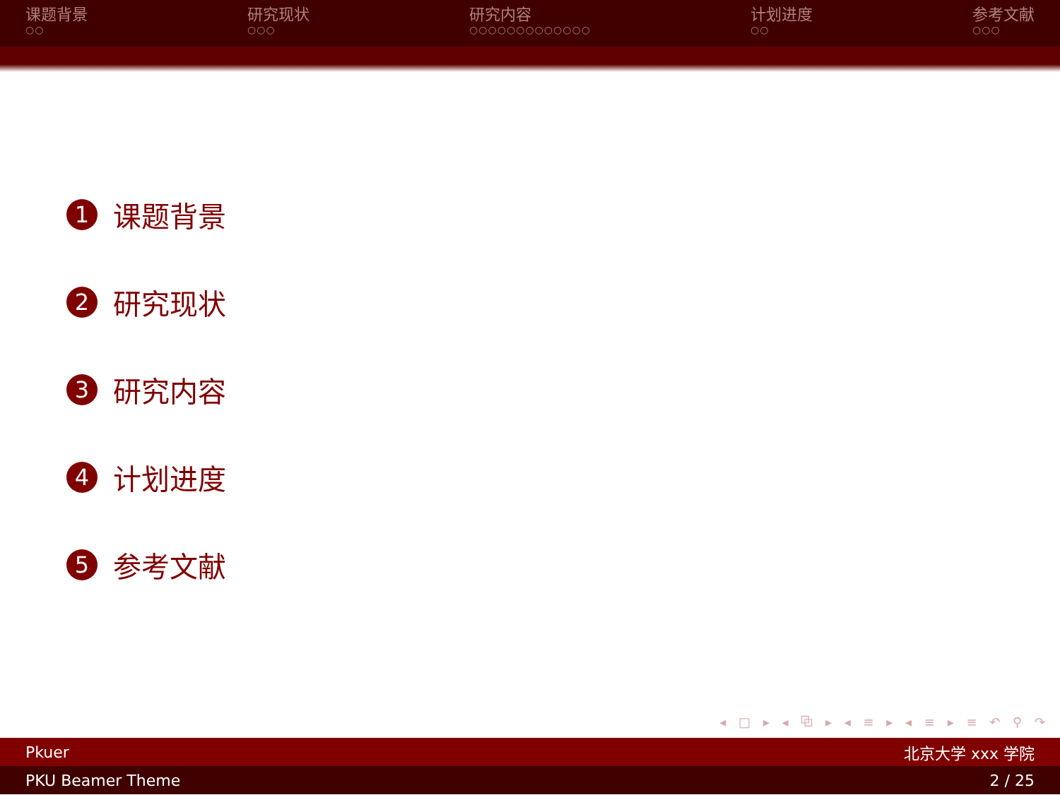课题背景
○○
研究现状
○○○
研究内容
○○○○○○○○○○○○○
计划进度
○○
参考文献
○○○
1 课题背景
2 研究现状
3 研究内容
4 计划进度
5 参考文献
◂ □ ▸ ◂ ⧉ ▸ ◂ ≡ ▸ ◂ ≡ ▸ ≡ ↶ ⚲ ↷
Pkuer 北京大学 xxx 学院
PKU Beamer Theme 2 / 25